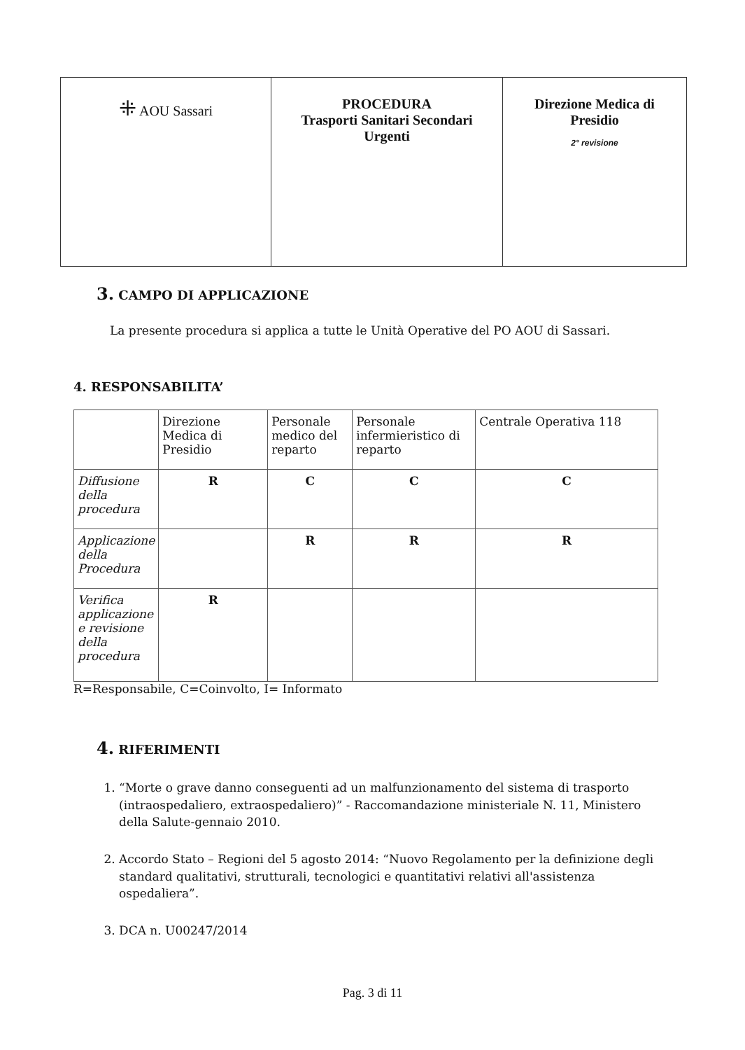| ⁜ AOU Sassari | PROCEDURA Trasporti Sanitari Secondari Urgenti | Direzione Medica di Presidio 2° revisione |
3. CAMPO DI APPLICAZIONE
La presente procedura si applica a tutte le Unità Operative del PO AOU di Sassari.
4. RESPONSABILITA’
| | Direzione Medica di Presidio | Personale medico del reparto | Personale infermieristico di reparto | Centrale Operativa 118 |
| Diffusione della procedura | R | C | C | C |
| Applicazione della Procedura | | R | R | R |
| Verifica applicazione e revisione della procedura | R | | | |
R=Responsabile, C=Coinvolto, I= Informato
4. RIFERIMENTI
1. “Morte o grave danno conseguenti ad un malfunzionamento del sistema di trasporto (intraospedaliero, extraospedaliero)” - Raccomandazione ministeriale N. 11, Ministero della Salute-gennaio 2010.
2. Accordo Stato – Regioni del 5 agosto 2014: “Nuovo Regolamento per la definizione degli standard qualitativi, strutturali, tecnologici e quantitativi relativi all'assistenza ospedaliera”.
3. DCA n. U00247/2014
Pag. 3 di 11